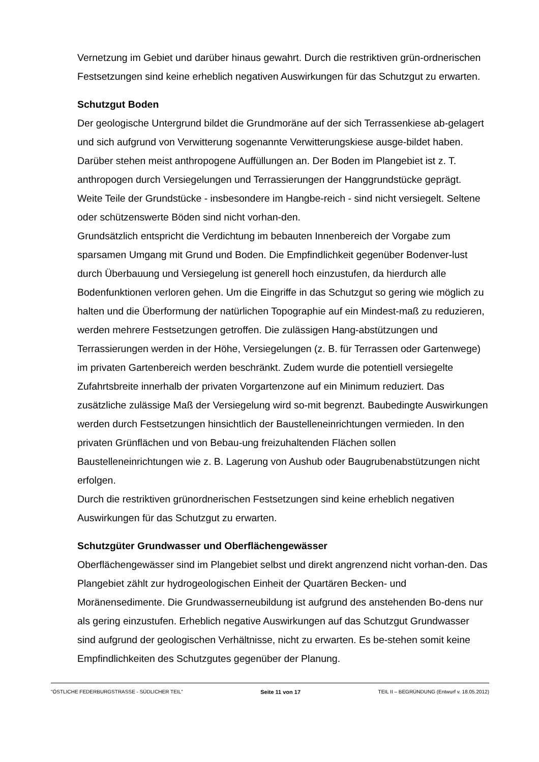Vernetzung im Gebiet und darüber hinaus gewahrt. Durch die restriktiven grün-ordnerischen Festsetzungen sind keine erheblich negativen Auswirkungen für das Schutzgut zu erwarten.
Schutzgut Boden
Der geologische Untergrund bildet die Grundmoräne auf der sich Terrassenkiese ab-gelagert und sich aufgrund von Verwitterung sogenannte Verwitterungskiese ausge-bildet haben. Darüber stehen meist anthropogene Auffüllungen an. Der Boden im Plangebiet ist z. T. anthropogen durch Versiegelungen und Terrassierungen der Hanggrundstücke geprägt. Weite Teile der Grundstücke - insbesondere im Hangbe-reich - sind nicht versiegelt. Seltene oder schützenswerte Böden sind nicht vorhan-den.
Grundsätzlich entspricht die Verdichtung im bebauten Innenbereich der Vorgabe zum sparsamen Umgang mit Grund und Boden. Die Empfindlichkeit gegenüber Bodenver-lust durch Überbauung und Versiegelung ist generell hoch einzustufen, da hierdurch alle Bodenfunktionen verloren gehen. Um die Eingriffe in das Schutzgut so gering wie möglich zu halten und die Überformung der natürlichen Topographie auf ein Mindest-maß zu reduzieren, werden mehrere Festsetzungen getroffen. Die zulässigen Hang-abstützungen und Terrassierungen werden in der Höhe, Versiegelungen (z. B. für Terrassen oder Gartenwege) im privaten Gartenbereich werden beschränkt. Zudem wurde die potentiell versiegelte Zufahrtsbreite innerhalb der privaten Vorgartenzone auf ein Minimum reduziert. Das zusätzliche zulässige Maß der Versiegelung wird so-mit begrenzt. Baubedingte Auswirkungen werden durch Festsetzungen hinsichtlich der Baustelleneinrichtungen vermieden. In den privaten Grünflächen und von Bebau-ung freizuhaltenden Flächen sollen Baustelleneinrichtungen wie z. B. Lagerung von Aushub oder Baugrubenabstützungen nicht erfolgen.
Durch die restriktiven grünordnerischen Festsetzungen sind keine erheblich negativen Auswirkungen für das Schutzgut zu erwarten.
Schutzgüter Grundwasser und Oberflächengewässer
Oberflächengewässer sind im Plangebiet selbst und direkt angrenzend nicht vorhan-den. Das Plangebiet zählt zur hydrogeologischen Einheit der Quartären Becken- und Moränensedimente. Die Grundwasserneubildung ist aufgrund des anstehenden Bo-dens nur als gering einzustufen. Erheblich negative Auswirkungen auf das Schutzgut Grundwasser sind aufgrund der geologischen Verhältnisse, nicht zu erwarten. Es be-stehen somit keine Empfindlichkeiten des Schutzgutes gegenüber der Planung.
"ÖSTLICHE FEDERBURGSTRASSE - SÜDLICHER TEIL" Seite 11 von 17 TEIL II – BEGRÜNDUNG (Entwurf v. 18.05.2012)